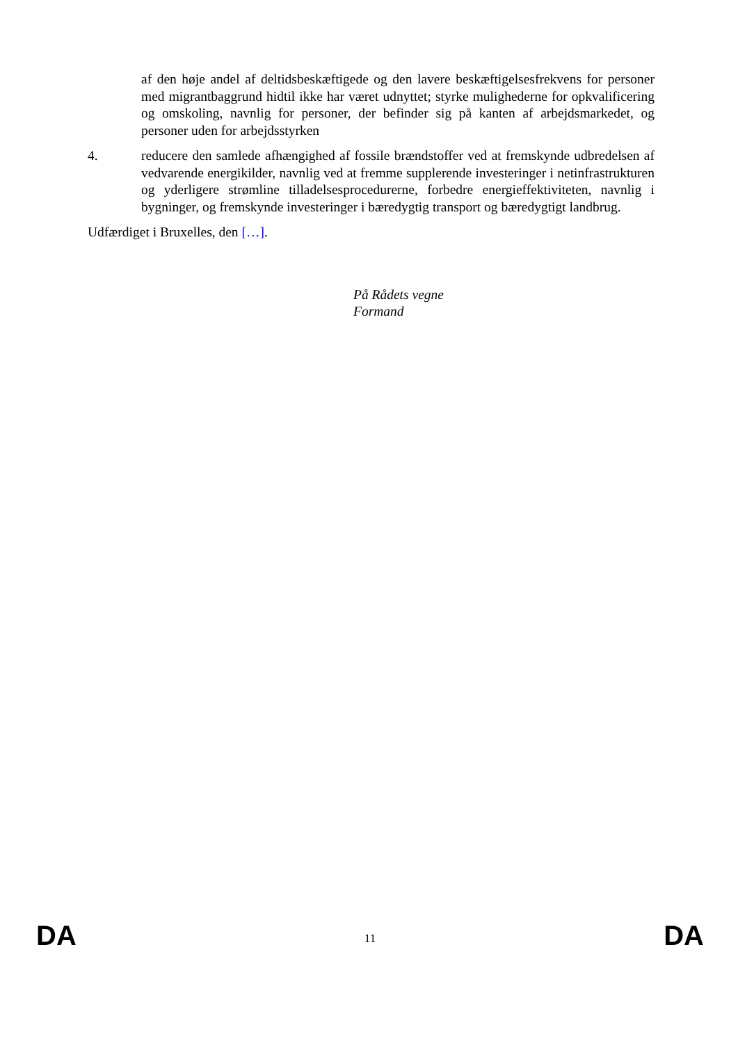af den høje andel af deltidsbeskæftigede og den lavere beskæftigelsesfrekvens for personer med migrantbaggrund hidtil ikke har været udnyttet; styrke mulighederne for opkvalificering og omskoling, navnlig for personer, der befinder sig på kanten af arbejdsmarkedet, og personer uden for arbejdsstyrken
4. reducere den samlede afhængighed af fossile brændstoffer ved at fremskynde udbredelsen af vedvarende energikilder, navnlig ved at fremme supplerende investeringer i netinfrastrukturen og yderligere strømline tilladelsesprocedurerne, forbedre energieffektiviteten, navnlig i bygninger, og fremskynde investeringer i bæredygtig transport og bæredygtigt landbrug.
Udfærdiget i Bruxelles, den […].
På Rådets vegne
Formand
DA 11 DA